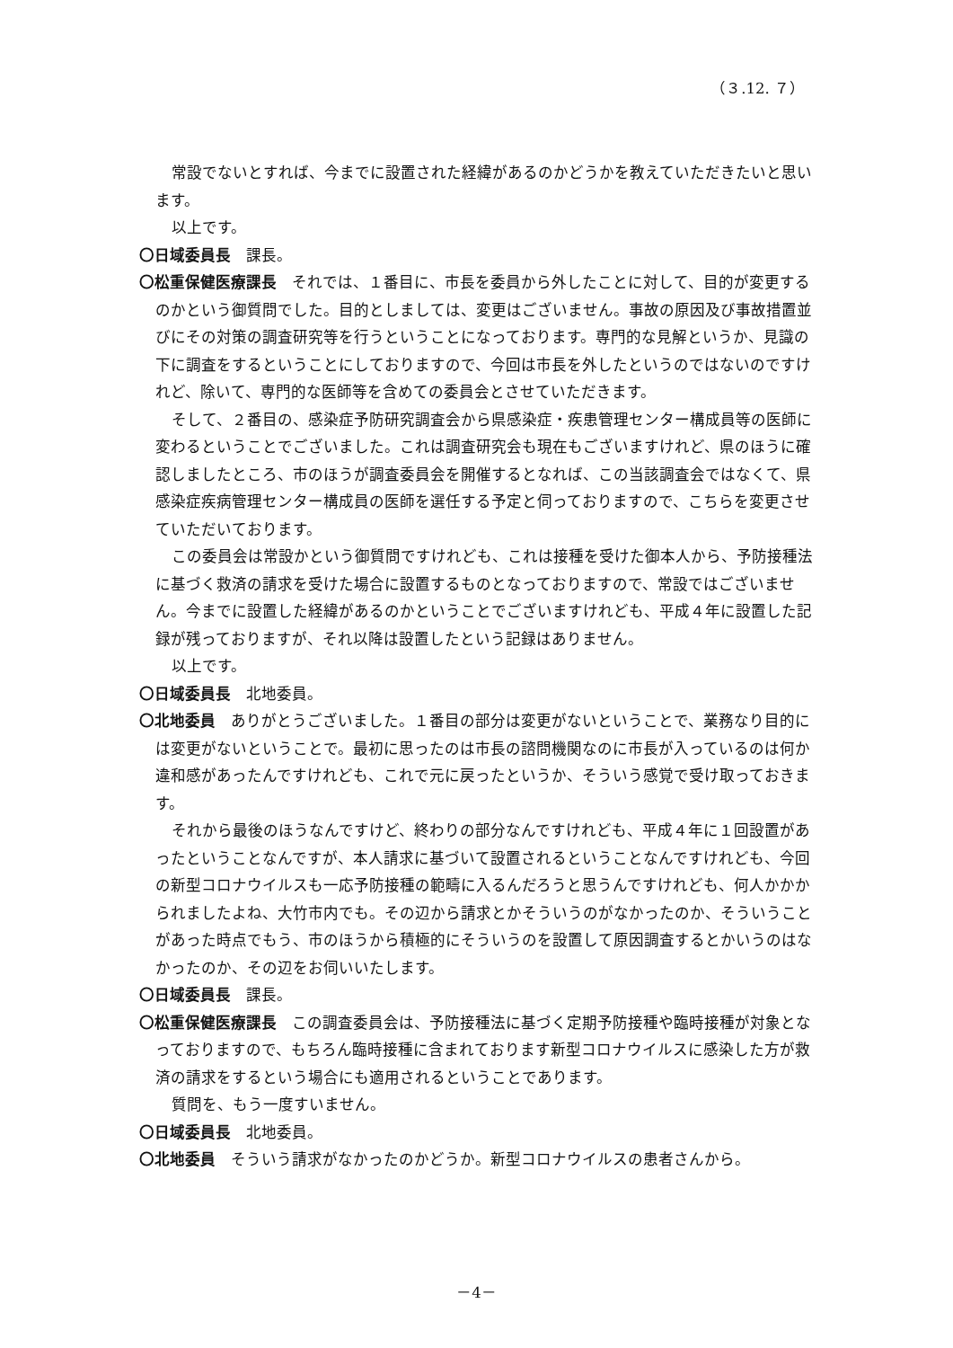（３.12. ７）
常設でないとすれば、今までに設置された経緯があるのかどうかを教えていただきたいと思います。
以上です。
〇日域委員長　課長。
〇松重保健医療課長　それでは、１番目に、市長を委員から外したことに対して、目的が変更するのかという御質問でした。目的としましては、変更はございません。事故の原因及び事故措置並びにその対策の調査研究等を行うということになっております。専門的な見解というか、見識の下に調査をするということにしておりますので、今回は市長を外したというのではないのですけれど、除いて、専門的な医師等を含めての委員会とさせていただきます。
そして、２番目の、感染症予防研究調査会から県感染症・疾患管理センター構成員等の医師に変わるということでございました。これは調査研究会も現在もございますけれど、県のほうに確認しましたところ、市のほうが調査委員会を開催するとなれば、この当該調査会ではなくて、県感染症疾病管理センター構成員の医師を選任する予定と伺っておりますので、こちらを変更させていただいております。
この委員会は常設かという御質問ですけれども、これは接種を受けた御本人から、予防接種法に基づく救済の請求を受けた場合に設置するものとなっておりますので、常設ではございません。今までに設置した経緯があるのかということでございますけれども、平成４年に設置した記録が残っておりますが、それ以降は設置したという記録はありません。
以上です。
〇日域委員長　北地委員。
〇北地委員　ありがとうございました。１番目の部分は変更がないということで、業務なり目的には変更がないということで。最初に思ったのは市長の諮問機関なのに市長が入っているのは何か違和感があったんですけれども、これで元に戻ったというか、そういう感覚で受け取っておきます。
それから最後のほうなんですけど、終わりの部分なんですけれども、平成４年に１回設置があったということなんですが、本人請求に基づいて設置されるということなんですけれども、今回の新型コロナウイルスも一応予防接種の範疇に入るんだろうと思うんですけれども、何人かかかられましたよね、大竹市内でも。その辺から請求とかそういうのがなかったのか、そういうことがあった時点でもう、市のほうから積極的にそういうのを設置して原因調査するとかいうのはなかったのか、その辺をお伺いいたします。
〇日域委員長　課長。
〇松重保健医療課長　この調査委員会は、予防接種法に基づく定期予防接種や臨時接種が対象となっておりますので、もちろん臨時接種に含まれております新型コロナウイルスに感染した方が救済の請求をするという場合にも適用されるということであります。
質問を、もう一度すいません。
〇日域委員長　北地委員。
〇北地委員　そういう請求がなかったのかどうか。新型コロナウイルスの患者さんから。
－4－